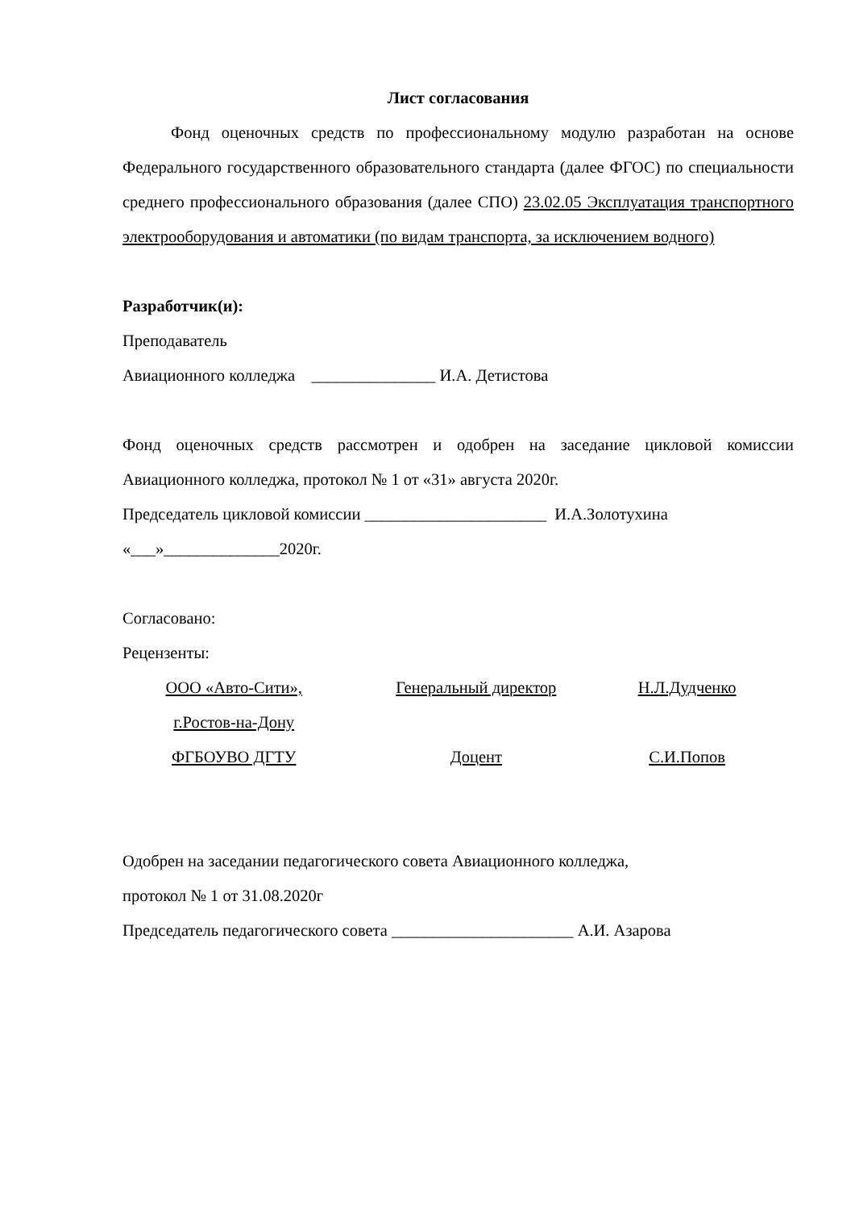Лист согласования
Фонд оценочных средств по профессиональному модулю разработан на основе Федерального государственного образовательного стандарта (далее ФГОС) по специальности среднего профессионального образования (далее СПО) 23.02.05 Эксплуатация транспортного электрооборудования и автоматики (по видам транспорта, за исключением водного)
Разработчик(и):
Преподаватель
Авиационного колледжа _______________ И.А. Детистова
Фонд оценочных средств рассмотрен и одобрен на заседание цикловой комиссии Авиационного колледжа, протокол № 1 от «31» августа 2020г.
Председатель цикловой комиссии ______________________ И.А.Золотухина
«___»______________2020г.
Согласовано:
Рецензенты:
| ООО «Авто-Сити», г.Ростов-на-Дону | Генеральный директор | Н.Л.Дудченко |
| ФГБОУВО ДГТУ | Доцент | С.И.Попов |
Одобрен на заседании педагогического совета Авиационного колледжа,
протокол № 1 от 31.08.2020г
Председатель педагогического совета ______________________ А.И. Азарова